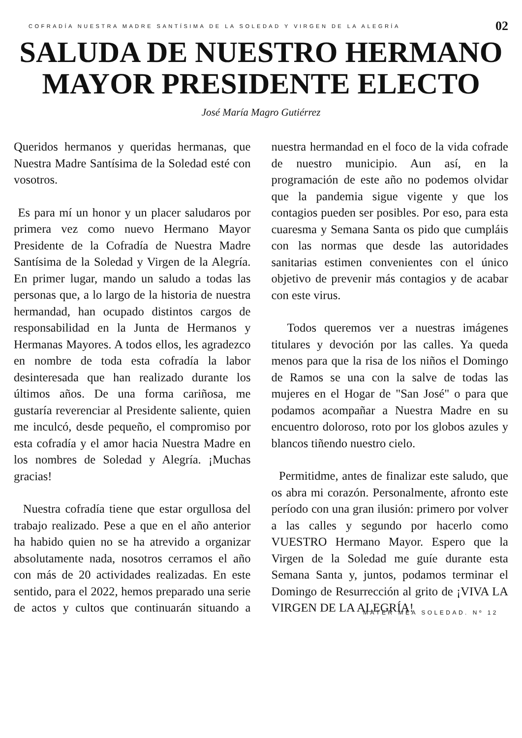COFRADÍA NUESTRA MADRE SANTÍSIMA DE LA SOLEDAD Y VIRGEN DE LA ALEGRÍA 02
SALUDA DE NUESTRO HERMANO MAYOR PRESIDENTE ELECTO
José María Magro Gutiérrez
Queridos hermanos y queridas hermanas, que Nuestra Madre Santísima de la Soledad esté con vosotros.
Es para mí un honor y un placer saludaros por primera vez como nuevo Hermano Mayor Presidente de la Cofradía de Nuestra Madre Santísima de la Soledad y Virgen de la Alegría. En primer lugar, mando un saludo a todas las personas que, a lo largo de la historia de nuestra hermandad, han ocupado distintos cargos de responsabilidad en la Junta de Hermanos y Hermanas Mayores. A todos ellos, les agradezco en nombre de toda esta cofradía la labor desinteresada que han realizado durante los últimos años. De una forma cariñosa, me gustaría reverenciar al Presidente saliente, quien me inculcó, desde pequeño, el compromiso por esta cofradía y el amor hacia Nuestra Madre en los nombres de Soledad y Alegría. ¡Muchas gracias!
Nuestra cofradía tiene que estar orgullosa del trabajo realizado. Pese a que en el año anterior ha habido quien no se ha atrevido a organizar absolutamente nada, nosotros cerramos el año con más de 20 actividades realizadas. En este sentido, para el 2022, hemos preparado una serie de actos y cultos que continuarán situando a nuestra hermandad en el foco de la vida cofrade de nuestro municipio. Aun así, en la programación de este año no podemos olvidar que la pandemia sigue vigente y que los contagios pueden ser posibles. Por eso, para esta cuaresma y Semana Santa os pido que cumpláis con las normas que desde las autoridades sanitarias estimen convenientes con el único objetivo de prevenir más contagios y de acabar con este virus.
Todos queremos ver a nuestras imágenes titulares y devoción por las calles. Ya queda menos para que la risa de los niños el Domingo de Ramos se una con la salve de todas las mujeres en el Hogar de "San José" o para que podamos acompañar a Nuestra Madre en su encuentro doloroso, roto por los globos azules y blancos tiñendo nuestro cielo.
Permitidme, antes de finalizar este saludo, que os abra mi corazón. Personalmente, afronto este período con una gran ilusión: primero por volver a las calles y segundo por hacerlo como VUESTRO Hermano Mayor. Espero que la Virgen de la Soledad me guíe durante esta Semana Santa y, juntos, podamos terminar el Domingo de Resurrección al grito de ¡VIVA LA VIRGEN DE LA ALEGRÍA!
MATER MEA SOLEDAD. Nº 12